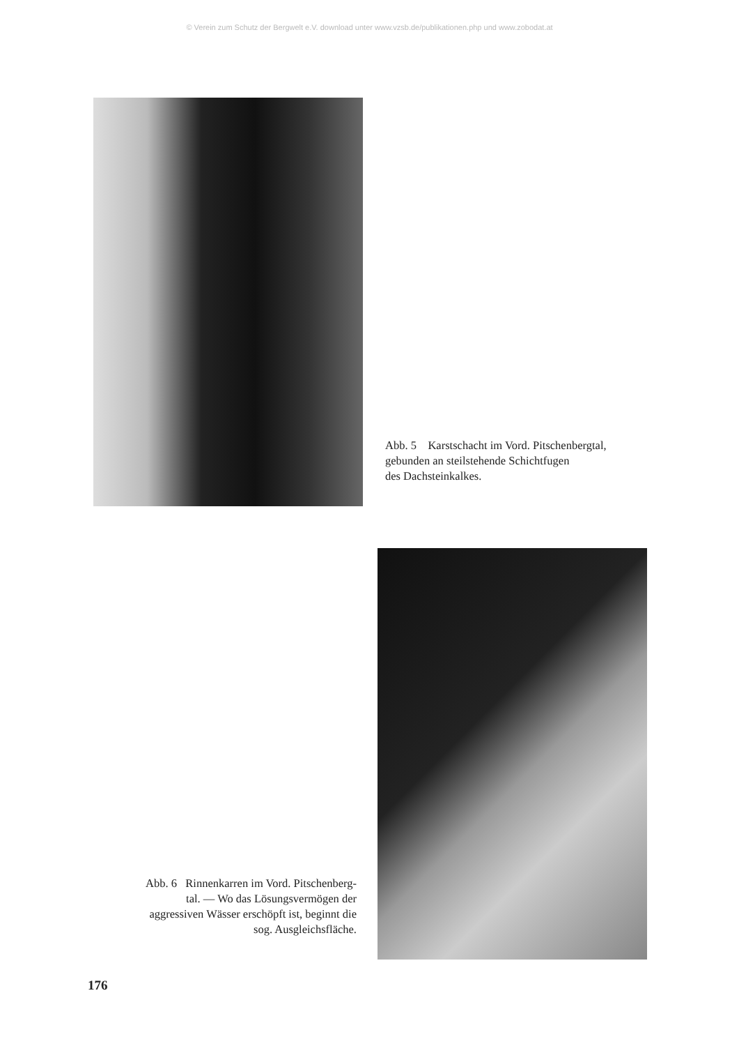© Verein zum Schutz der Bergwelt e.V. download unter www.vzsb.de/publikationen.php und www.zobodat.at
Abb. 5 Karstschacht im Vord. Pitschenbergtal,
gebunden an steilstehende Schichtfugen
des Dachsteinkalkes.
Abb. 6 Rinnenkarren im Vord. Pitschenberg-
tal. — Wo das Lösungsvermögen der
aggressiven Wässer erschöpft ist, beginnt die
sog. Ausgleichsfläche.
176